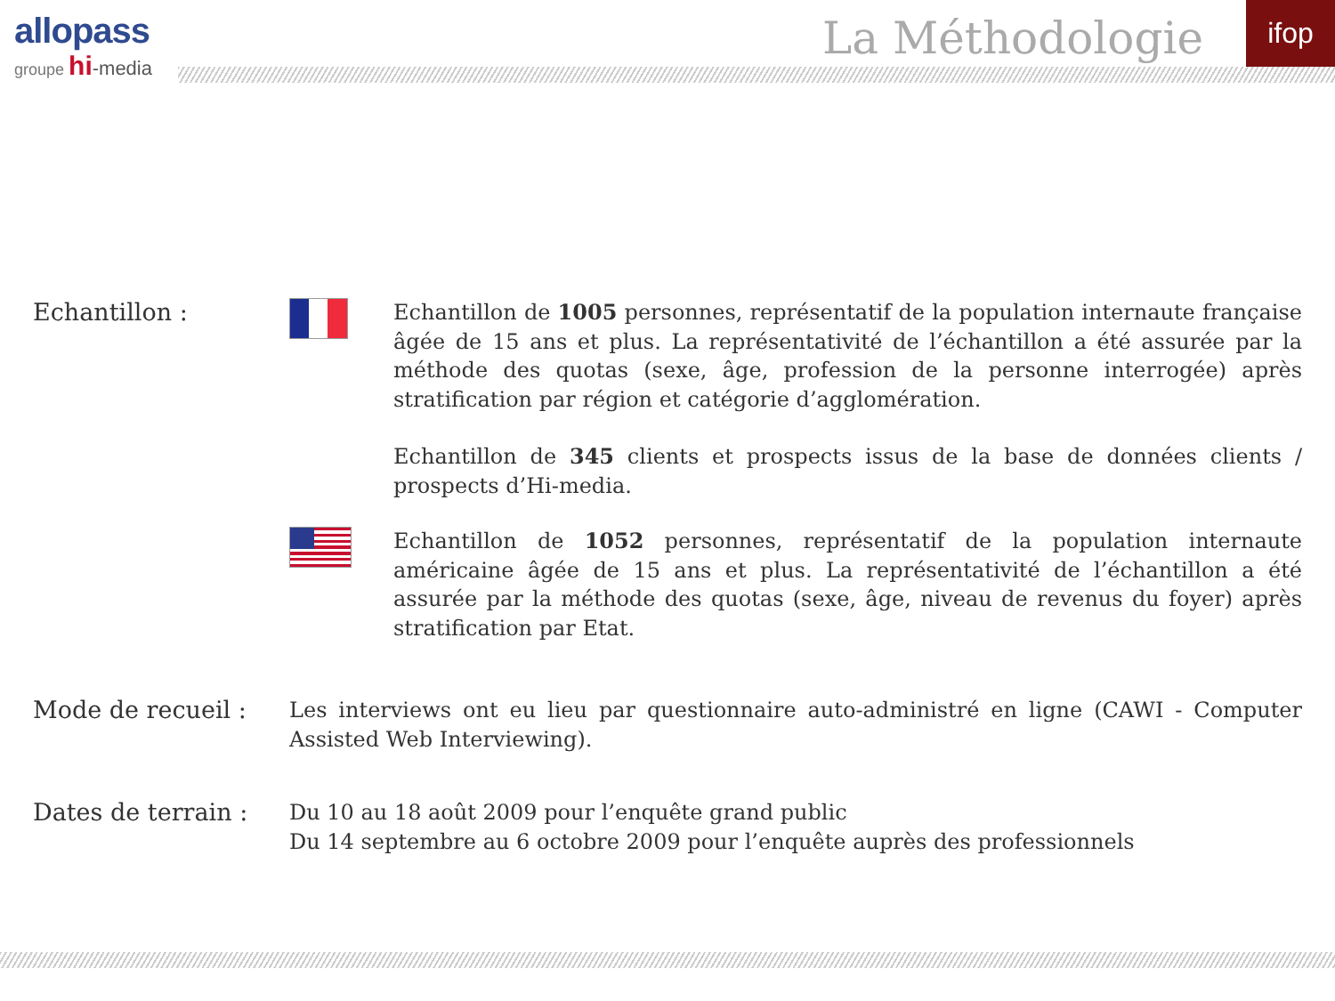allopass
groupe hi-media
La Méthodologie ifop
Echantillon : Echantillon de 1005 personnes, représentatif de la population internaute française âgée de 15 ans et plus. La représentativité de l’échantillon a été assurée par la méthode des quotas (sexe, âge, profession de la personne interrogée) après stratification par région et catégorie d’agglomération.
Echantillon de 345 clients et prospects issus de la base de données clients / prospects d’Hi-media.
Echantillon de 1052 personnes, représentatif de la population internaute américaine âgée de 15 ans et plus. La représentativité de l’échantillon a été assurée par la méthode des quotas (sexe, âge, niveau de revenus du foyer) après stratification par Etat.
Mode de recueil : Les interviews ont eu lieu par questionnaire auto-administré en ligne (CAWI - Computer Assisted Web Interviewing).
Dates de terrain :
Du 10 au 18 août 2009 pour l’enquête grand public
Du 14 septembre au 6 octobre 2009 pour l’enquête auprès des professionnels